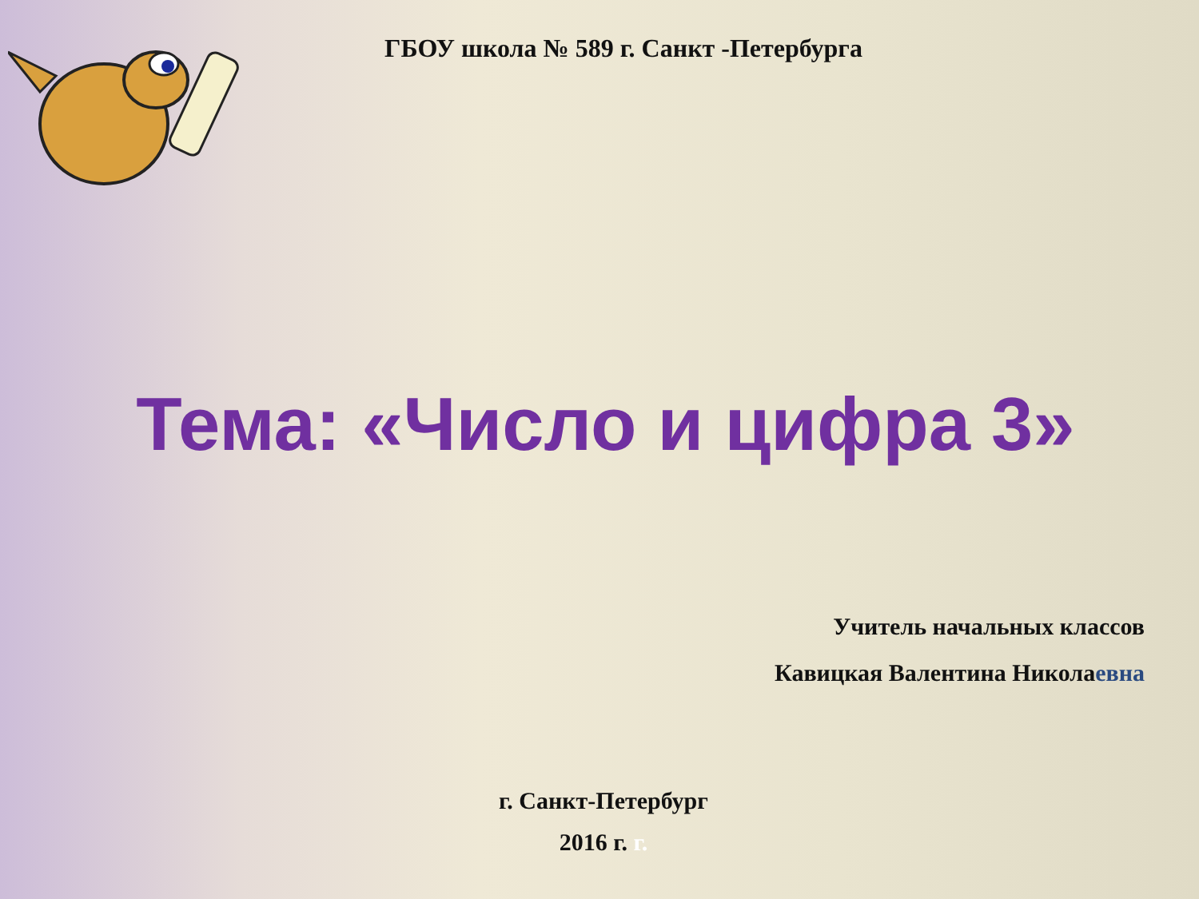ГБОУ школа № 589 г. Санкт -Петербурга
Тема: «Число и цифра 3»
Учитель начальных классов
Кавицкая Валентина Николаевна
г. Санкт-Петербург
2016 г. г.